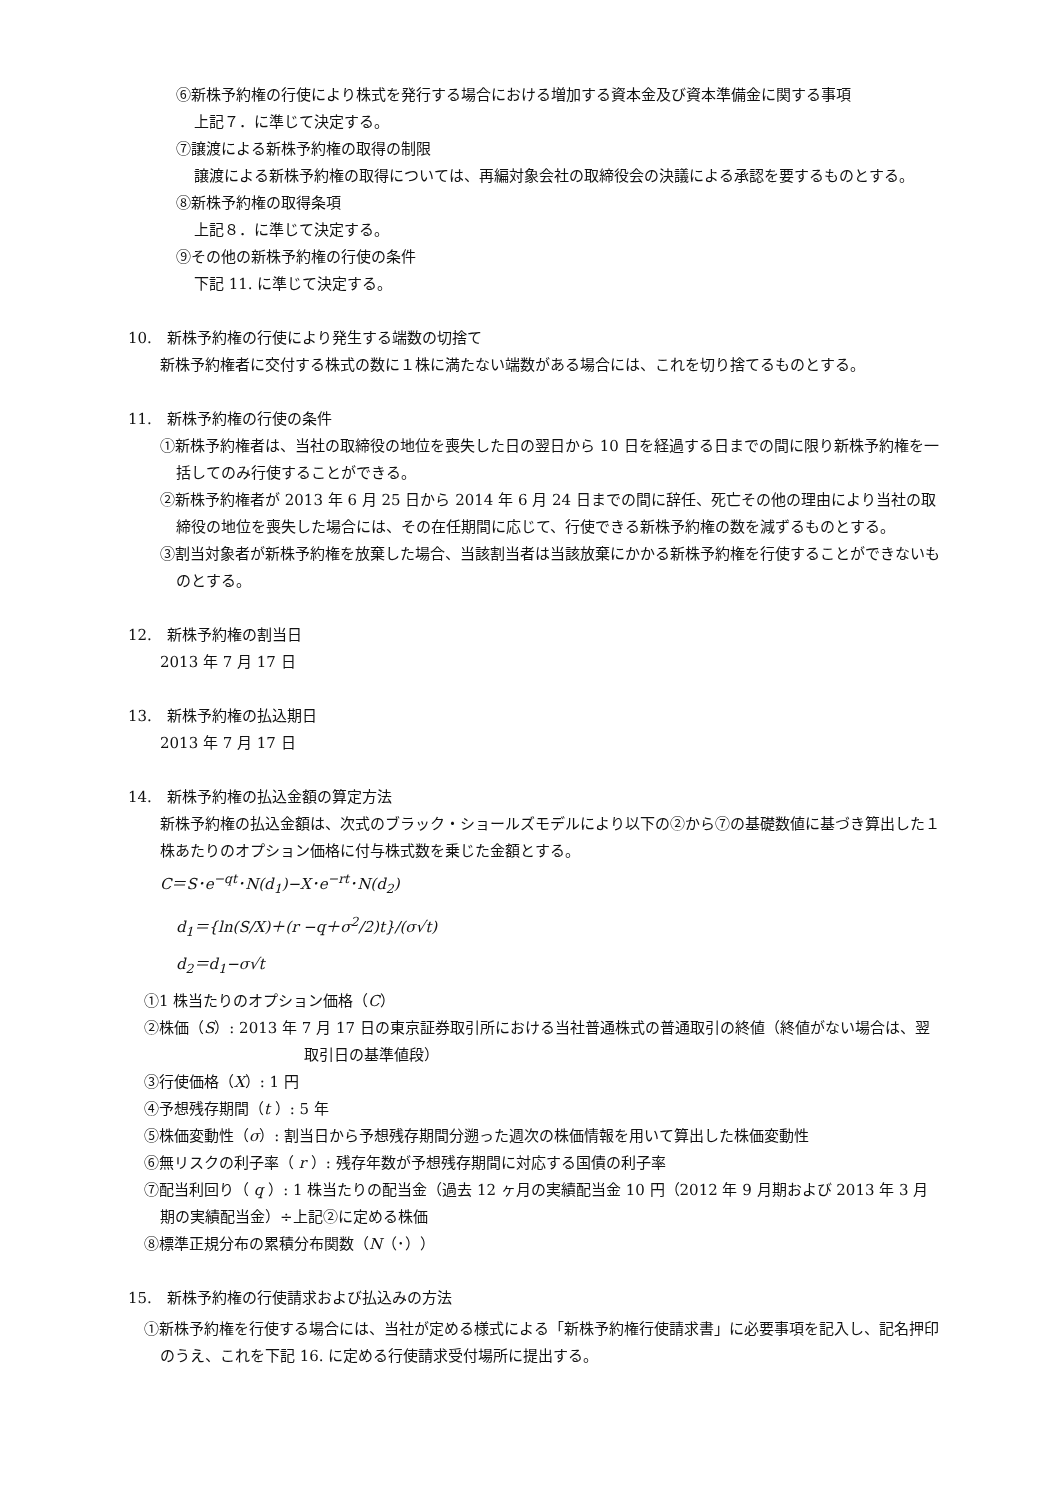⑥新株予約権の行使により株式を発行する場合における増加する資本金及び資本準備金に関する事項
上記７．に準じて決定する。
⑦譲渡による新株予約権の取得の制限
譲渡による新株予約権の取得については、再編対象会社の取締役会の決議による承認を要するものとする。
⑧新株予約権の取得条項
上記８．に準じて決定する。
⑨その他の新株予約権の行使の条件
下記 11. に準じて決定する。
10.　新株予約権の行使により発生する端数の切捨て
新株予約権者に交付する株式の数に１株に満たない端数がある場合には、これを切り捨てるものとする。
11.　新株予約権の行使の条件
①新株予約権者は、当社の取締役の地位を喪失した日の翌日から 10 日を経過する日までの間に限り新株予約権を一括してのみ行使することができる。
②新株予約権者が 2013 年 6 月 25 日から 2014 年 6 月 24 日までの間に辞任、死亡その他の理由により当社の取締役の地位を喪失した場合には、その在任期間に応じて、行使できる新株予約権の数を減ずるものとする。
③割当対象者が新株予約権を放棄した場合、当該割当者は当該放棄にかかる新株予約権を行使することができないものとする。
12.　新株予約権の割当日
2013 年 7 月 17 日
13.　新株予約権の払込期日
2013 年 7 月 17 日
14.　新株予約権の払込金額の算定方法
新株予約権の払込金額は、次式のブラック・ショールズモデルにより以下の②から⑦の基礎数値に基づき算出した１株あたりのオプション価格に付与株式数を乗じた金額とする。
C＝S･e<sup>−qt</sup>･N(d<sub>1</sub>)−X･e<sup>−rt</sup>･N(d<sub>2</sub>)
d<sub>1</sub>＝{ln(S/X)＋(r −q＋σ<sup>2</sup>/2)t}/(σ√t)
d<sub>2</sub>＝d<sub>1</sub>−σ√t
①1 株当たりのオプション価格（C）
②株価（S）: 2013 年 7 月 17 日の東京証券取引所における当社普通株式の普通取引の終値（終値がない場合は、翌取引日の基準値段）
③行使価格（X）: 1 円
④予想残存期間（t ）: 5 年
⑤株価変動性（σ）: 割当日から予想残存期間分遡った週次の株価情報を用いて算出した株価変動性
⑥無リスクの利子率（ r ）: 残存年数が予想残存期間に対応する国債の利子率
⑦配当利回り（ q ）: 1 株当たりの配当金（過去 12 ヶ月の実績配当金 10 円（2012 年 9 月期および 2013 年 3 月期の実績配当金）÷上記②に定める株価
⑧標準正規分布の累積分布関数（N（･））
15.　新株予約権の行使請求および払込みの方法
①新株予約権を行使する場合には、当社が定める様式による「新株予約権行使請求書」に必要事項を記入し、記名押印のうえ、これを下記 16. に定める行使請求受付場所に提出する。